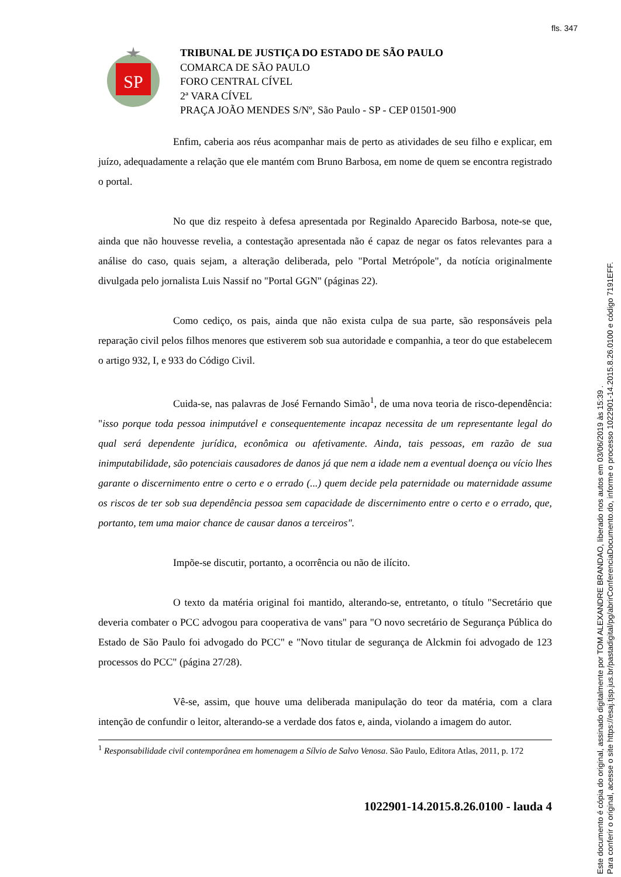fls. 347
SP
TRIBUNAL DE JUSTIÇA DO ESTADO DE SÃO PAULO
COMARCA DE SÃO PAULO
FORO CENTRAL CÍVEL
2ª VARA CÍVEL
PRAÇA JOÃO MENDES S/Nº, São Paulo - SP - CEP 01501-900
Enfim, caberia aos réus acompanhar mais de perto as atividades de seu filho e explicar, em juízo, adequadamente a relação que ele mantém com Bruno Barbosa, em nome de quem se encontra registrado o portal.
No que diz respeito à defesa apresentada por Reginaldo Aparecido Barbosa, note-se que, ainda que não houvesse revelia, a contestação apresentada não é capaz de negar os fatos relevantes para a análise do caso, quais sejam, a alteração deliberada, pelo "Portal Metrópole", da notícia originalmente divulgada pelo jornalista Luis Nassif no "Portal GGN" (páginas 22).
Como cediço, os pais, ainda que não exista culpa de sua parte, são responsáveis pela reparação civil pelos filhos menores que estiverem sob sua autoridade e companhia, a teor do que estabelecem o artigo 932, I, e 933 do Código Civil.
Cuida-se, nas palavras de José Fernando Simão<sup>1</sup>, de uma nova teoria de risco-dependência: "isso porque toda pessoa inimputável e consequentemente incapaz necessita de um representante legal do qual será dependente jurídica, econômica ou afetivamente. Ainda, tais pessoas, em razão de sua inimputabilidade, são potenciais causadores de danos já que nem a idade nem a eventual doença ou vício lhes garante o discernimento entre o certo e o errado (...) quem decide pela paternidade ou maternidade assume os riscos de ter sob sua dependência pessoa sem capacidade de discernimento entre o certo e o errado, que, portanto, tem uma maior chance de causar danos a terceiros".
Impõe-se discutir, portanto, a ocorrência ou não de ilícito.
O texto da matéria original foi mantido, alterando-se, entretanto, o título "Secretário que deveria combater o PCC advogou para cooperativa de vans" para "O novo secretário de Segurança Pública do Estado de São Paulo foi advogado do PCC" e "Novo titular de segurança de Alckmin foi advogado de 123 processos do PCC" (página 27/28).
Vê-se, assim, que houve uma deliberada manipulação do teor da matéria, com a clara intenção de confundir o leitor, alterando-se a verdade dos fatos e, ainda, violando a imagem do autor.
<sup>1</sup> Responsabilidade civil contemporânea em homenagem a Sílvio de Salvo Venosa. São Paulo, Editora Atlas, 2011, p. 172
1022901-14.2015.8.26.0100 - lauda 4
Este documento é cópia do original, assinado digitalmente por TOM ALEXANDRE BRANDAO, liberado nos autos em 03/06/2019 às 15:39 .
Para conferir o original, acesse o site https://esaj.tjsp.jus.br/pastadigital/pg/abrirConferenciaDocumento.do, informe o processo 1022901-14.2015.8.26.0100 e código 7191EFF.